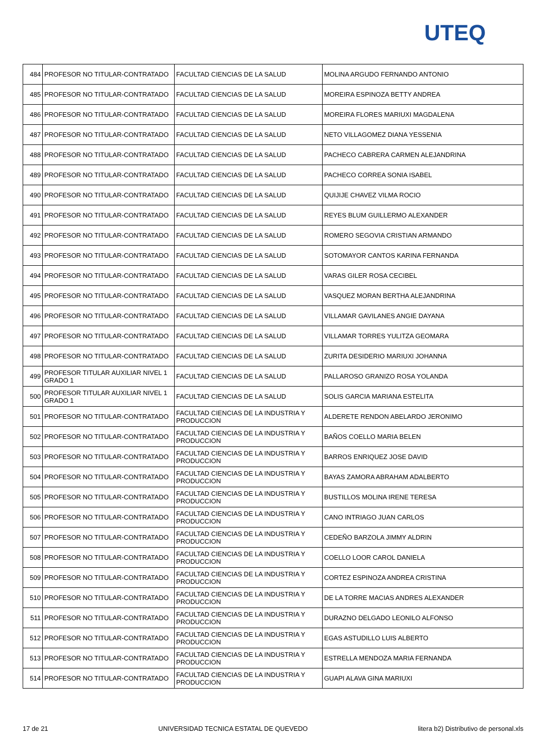UTEQ
| 484 | PROFESOR NO TITULAR-CONTRATADO | FACULTAD CIENCIAS DE LA SALUD | MOLINA ARGUDO FERNANDO ANTONIO |
| 485 | PROFESOR NO TITULAR-CONTRATADO | FACULTAD CIENCIAS DE LA SALUD | MOREIRA ESPINOZA BETTY ANDREA |
| 486 | PROFESOR NO TITULAR-CONTRATADO | FACULTAD CIENCIAS DE LA SALUD | MOREIRA FLORES MARIUXI MAGDALENA |
| 487 | PROFESOR NO TITULAR-CONTRATADO | FACULTAD CIENCIAS DE LA SALUD | NETO VILLAGOMEZ DIANA YESSENIA |
| 488 | PROFESOR NO TITULAR-CONTRATADO | FACULTAD CIENCIAS DE LA SALUD | PACHECO CABRERA CARMEN ALEJANDRINA |
| 489 | PROFESOR NO TITULAR-CONTRATADO | FACULTAD CIENCIAS DE LA SALUD | PACHECO CORREA SONIA ISABEL |
| 490 | PROFESOR NO TITULAR-CONTRATADO | FACULTAD CIENCIAS DE LA SALUD | QUIJIJE CHAVEZ VILMA ROCIO |
| 491 | PROFESOR NO TITULAR-CONTRATADO | FACULTAD CIENCIAS DE LA SALUD | REYES BLUM GUILLERMO ALEXANDER |
| 492 | PROFESOR NO TITULAR-CONTRATADO | FACULTAD CIENCIAS DE LA SALUD | ROMERO SEGOVIA CRISTIAN ARMANDO |
| 493 | PROFESOR NO TITULAR-CONTRATADO | FACULTAD CIENCIAS DE LA SALUD | SOTOMAYOR CANTOS KARINA FERNANDA |
| 494 | PROFESOR NO TITULAR-CONTRATADO | FACULTAD CIENCIAS DE LA SALUD | VARAS GILER ROSA CECIBEL |
| 495 | PROFESOR NO TITULAR-CONTRATADO | FACULTAD CIENCIAS DE LA SALUD | VASQUEZ MORAN BERTHA ALEJANDRINA |
| 496 | PROFESOR NO TITULAR-CONTRATADO | FACULTAD CIENCIAS DE LA SALUD | VILLAMAR GAVILANES ANGIE DAYANA |
| 497 | PROFESOR NO TITULAR-CONTRATADO | FACULTAD CIENCIAS DE LA SALUD | VILLAMAR TORRES YULITZA GEOMARA |
| 498 | PROFESOR NO TITULAR-CONTRATADO | FACULTAD CIENCIAS DE LA SALUD | ZURITA DESIDERIO MARIUXI JOHANNA |
| 499 | PROFESOR TITULAR AUXILIAR NIVEL 1 GRADO 1 | FACULTAD CIENCIAS DE LA SALUD | PALLAROSO GRANIZO ROSA YOLANDA |
| 500 | PROFESOR TITULAR AUXILIAR NIVEL 1 GRADO 1 | FACULTAD CIENCIAS DE LA SALUD | SOLIS GARCIA MARIANA ESTELITA |
| 501 | PROFESOR NO TITULAR-CONTRATADO | FACULTAD CIENCIAS DE LA INDUSTRIA Y PRODUCCION | ALDERETE RENDON ABELARDO JERONIMO |
| 502 | PROFESOR NO TITULAR-CONTRATADO | FACULTAD CIENCIAS DE LA INDUSTRIA Y PRODUCCION | BAÑOS COELLO MARIA BELEN |
| 503 | PROFESOR NO TITULAR-CONTRATADO | FACULTAD CIENCIAS DE LA INDUSTRIA Y PRODUCCION | BARROS ENRIQUEZ JOSE DAVID |
| 504 | PROFESOR NO TITULAR-CONTRATADO | FACULTAD CIENCIAS DE LA INDUSTRIA Y PRODUCCION | BAYAS ZAMORA ABRAHAM ADALBERTO |
| 505 | PROFESOR NO TITULAR-CONTRATADO | FACULTAD CIENCIAS DE LA INDUSTRIA Y PRODUCCION | BUSTILLOS MOLINA IRENE TERESA |
| 506 | PROFESOR NO TITULAR-CONTRATADO | FACULTAD CIENCIAS DE LA INDUSTRIA Y PRODUCCION | CANO INTRIAGO JUAN CARLOS |
| 507 | PROFESOR NO TITULAR-CONTRATADO | FACULTAD CIENCIAS DE LA INDUSTRIA Y PRODUCCION | CEDEÑO BARZOLA JIMMY ALDRIN |
| 508 | PROFESOR NO TITULAR-CONTRATADO | FACULTAD CIENCIAS DE LA INDUSTRIA Y PRODUCCION | COELLO LOOR CAROL DANIELA |
| 509 | PROFESOR NO TITULAR-CONTRATADO | FACULTAD CIENCIAS DE LA INDUSTRIA Y PRODUCCION | CORTEZ ESPINOZA ANDREA CRISTINA |
| 510 | PROFESOR NO TITULAR-CONTRATADO | FACULTAD CIENCIAS DE LA INDUSTRIA Y PRODUCCION | DE LA TORRE MACIAS ANDRES ALEXANDER |
| 511 | PROFESOR NO TITULAR-CONTRATADO | FACULTAD CIENCIAS DE LA INDUSTRIA Y PRODUCCION | DURAZNO DELGADO LEONILO ALFONSO |
| 512 | PROFESOR NO TITULAR-CONTRATADO | FACULTAD CIENCIAS DE LA INDUSTRIA Y PRODUCCION | EGAS ASTUDILLO LUIS ALBERTO |
| 513 | PROFESOR NO TITULAR-CONTRATADO | FACULTAD CIENCIAS DE LA INDUSTRIA Y PRODUCCION | ESTRELLA MENDOZA MARIA FERNANDA |
| 514 | PROFESOR NO TITULAR-CONTRATADO | FACULTAD CIENCIAS DE LA INDUSTRIA Y PRODUCCION | GUAPI ALAVA GINA MARIUXI |
17 de 21 UNIVERSIDAD TECNICA ESTATAL DE QUEVEDO litera b2) Distributivo de personal.xls